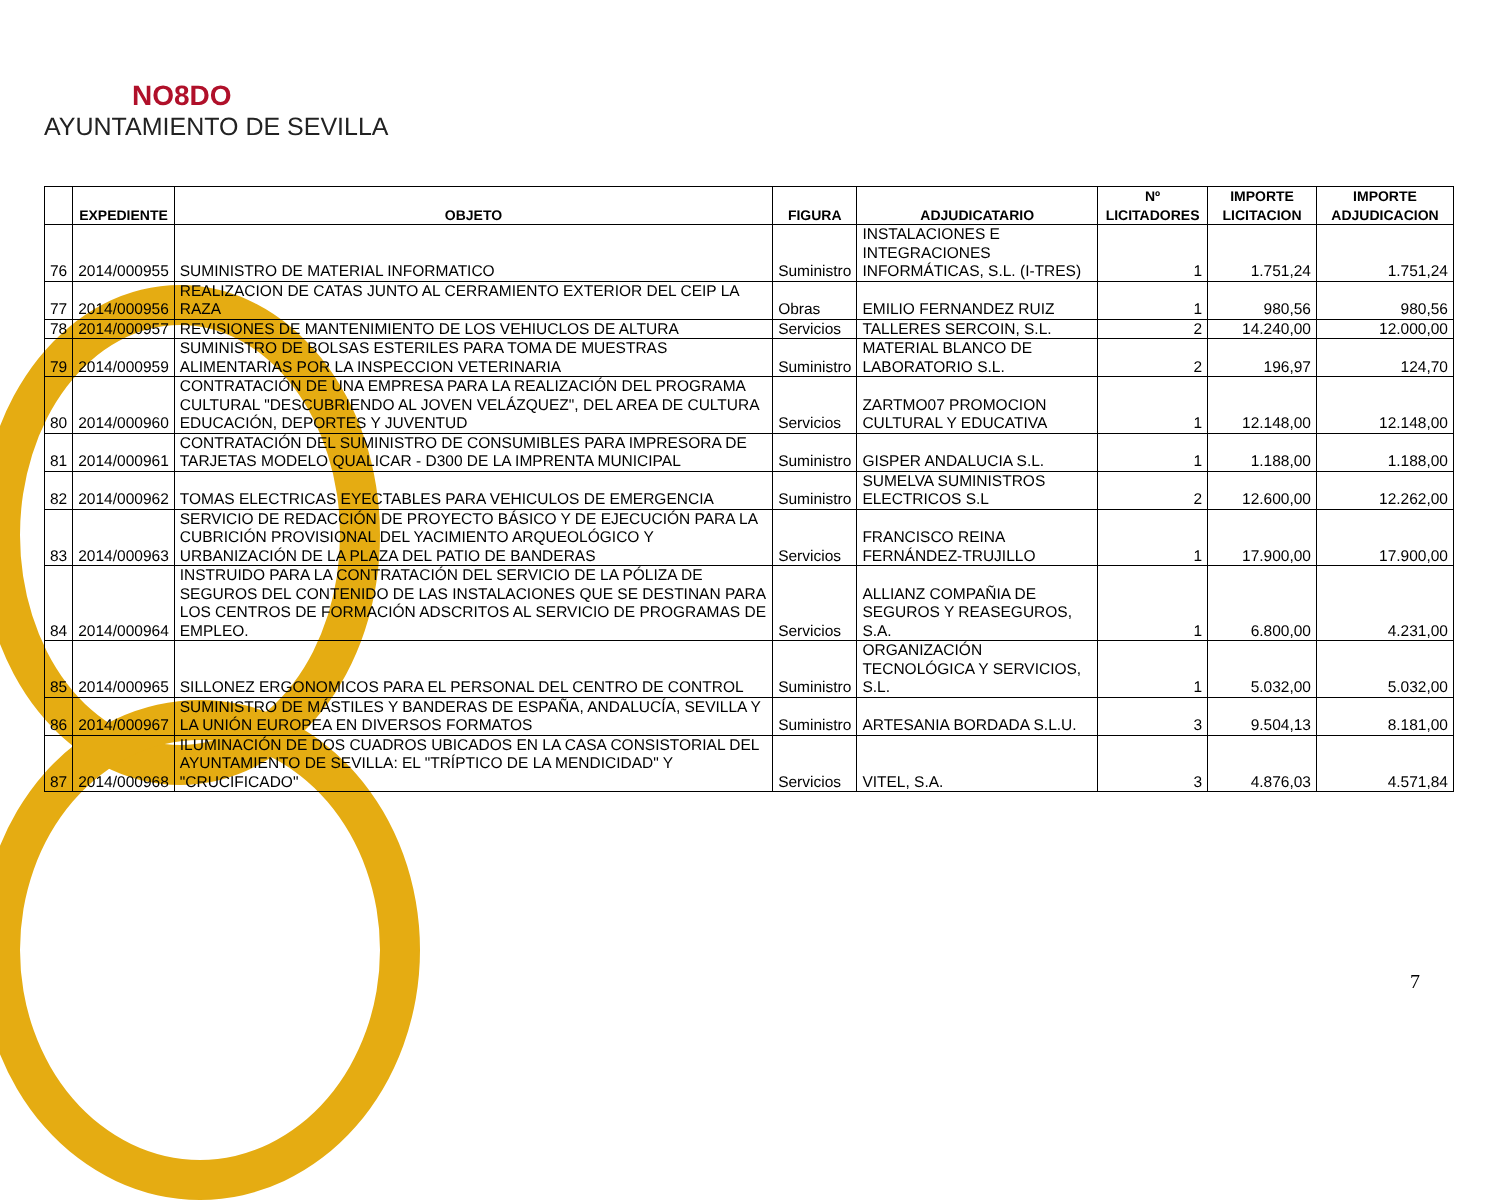NO8DO
AYUNTAMIENTO DE SEVILLA
| | EXPEDIENTE | OBJETO | FIGURA | ADJUDICATARIO | Nº LICITADORES | IMPORTE LICITACION | IMPORTE ADJUDICACION |
| --- | --- | --- | --- | --- | --- | --- | --- |
| 76 | 2014/000955 | SUMINISTRO DE MATERIAL INFORMATICO | Suministro | INSTALACIONES E INTEGRACIONES INFORMÁTICAS, S.L. (I-TRES) | 1 | 1.751,24 | 1.751,24 |
| 77 | 2014/000956 | REALIZACION DE CATAS JUNTO AL CERRAMIENTO EXTERIOR DEL CEIP LA RAZA | Obras | EMILIO FERNANDEZ RUIZ | 1 | 980,56 | 980,56 |
| 78 | 2014/000957 | REVISIONES DE MANTENIMIENTO DE LOS VEHIUCLOS DE ALTURA | Servicios | TALLERES SERCOIN, S.L. | 2 | 14.240,00 | 12.000,00 |
| 79 | 2014/000959 | SUMINISTRO DE BOLSAS ESTERILES PARA TOMA DE MUESTRAS ALIMENTARIAS POR LA INSPECCION VETERINARIA | Suministro | MATERIAL BLANCO DE LABORATORIO S.L. | 2 | 196,97 | 124,70 |
| 80 | 2014/000960 | CONTRATACIÓN DE UNA EMPRESA PARA LA REALIZACIÓN DEL PROGRAMA CULTURAL "DESCUBRIENDO AL JOVEN VELÁZQUEZ", DEL AREA DE CULTURA EDUCACIÓN, DEPORTES Y JUVENTUD | Servicios | ZARTMO07 PROMOCION CULTURAL Y EDUCATIVA | 1 | 12.148,00 | 12.148,00 |
| 81 | 2014/000961 | CONTRATACIÓN DEL SUMINISTRO DE CONSUMIBLES PARA IMPRESORA DE TARJETAS MODELO QUALICAR - D300 DE LA IMPRENTA MUNICIPAL | Suministro | GISPER ANDALUCIA S.L. | 1 | 1.188,00 | 1.188,00 |
| 82 | 2014/000962 | TOMAS ELECTRICAS EYECTABLES PARA VEHICULOS DE EMERGENCIA | Suministro | SUMELVA SUMINISTROS ELECTRICOS S.L | 2 | 12.600,00 | 12.262,00 |
| 83 | 2014/000963 | SERVICIO DE REDACCIÓN DE PROYECTO BÁSICO Y DE EJECUCIÓN PARA LA CUBRICIÓN PROVISIONAL DEL YACIMIENTO ARQUEOLÓGICO Y URBANIZACIÓN DE LA PLAZA DEL PATIO DE BANDERAS | Servicios | FRANCISCO REINA FERNÁNDEZ-TRUJILLO | 1 | 17.900,00 | 17.900,00 |
| 84 | 2014/000964 | INSTRUIDO PARA LA CONTRATACIÓN DEL SERVICIO DE LA PÓLIZA DE SEGUROS DEL CONTENIDO DE LAS INSTALACIONES QUE SE DESTINAN PARA LOS CENTROS DE FORMACIÓN ADSCRITOS AL SERVICIO DE PROGRAMAS DE EMPLEO. | Servicios | ALLIANZ COMPAÑIA DE SEGUROS Y REASEGUROS, S.A. | 1 | 6.800,00 | 4.231,00 |
| 85 | 2014/000965 | SILLONEZ ERGONOMICOS PARA EL PERSONAL DEL CENTRO DE CONTROL | Suministro | ORGANIZACIÓN TECNOLÓGICA Y SERVICIOS, S.L. | 1 | 5.032,00 | 5.032,00 |
| 86 | 2014/000967 | SUMINISTRO DE MÁSTILES Y BANDERAS DE ESPAÑA, ANDALUCÍA, SEVILLA Y LA UNIÓN EUROPEA EN DIVERSOS FORMATOS | Suministro | ARTESANIA BORDADA S.L.U. | 3 | 9.504,13 | 8.181,00 |
| 87 | 2014/000968 | ILUMINACIÓN DE DOS CUADROS UBICADOS EN LA CASA CONSISTORIAL DEL AYUNTAMIENTO DE SEVILLA: EL "TRÍPTICO DE LA MENDICIDAD" Y "CRUCIFICADO" | Servicios | VITEL, S.A. | 3 | 4.876,03 | 4.571,84 |
7